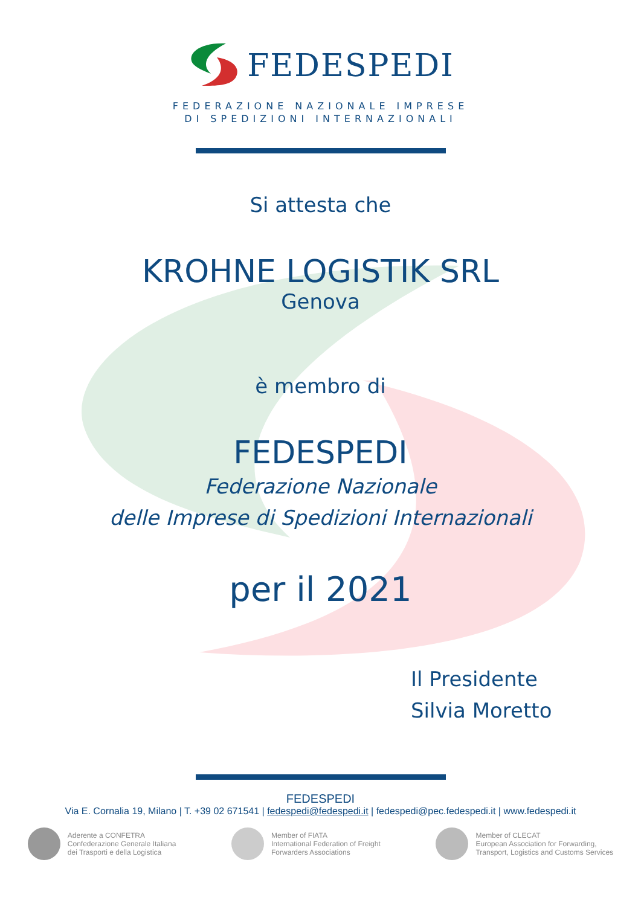FEDESPEDI
FEDERAZIONE NAZIONALE IMPRESE
DI SPEDIZIONI INTERNAZIONALI
Si attesta che
KROHNE LOGISTIK SRL
Genova
è membro di
FEDESPEDI
Federazione Nazionale
delle Imprese di Spedizioni Internazionali
per il 2021
Il Presidente
Silvia Moretto
FEDESPEDI
Via E. Cornalia 19, Milano | T. +39 02 671541 | fedespedi@fedespedi.it | fedespedi@pec.fedespedi.it | www.fedespedi.it
Aderente a CONFETRA
Confederazione Generale Italiana
dei Trasporti e della Logistica
Member of FIATA
International Federation of Freight
Forwarders Associations
Member of CLECAT
European Association for Forwarding,
Transport, Logistics and Customs Services